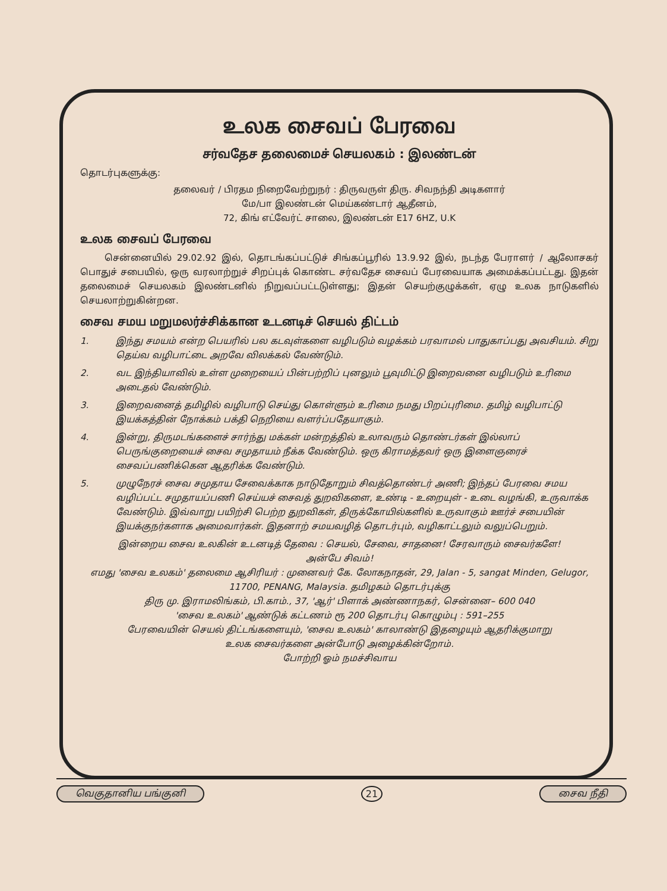உலக சைவப் பேரவை
சர்வதேச தலைமைச் செயலகம் : இலண்டன்
தொடர்புகளுக்கு:
தலைவர் / பிரதம நிறைவேற்றுநர் : திருவருள் திரு. சிவநந்தி அடிகளார்
மே/பா இலண்டன் மெய்கண்டார் ஆதீனம்,
72, கிங் எட்வேர்ட் சாலை, இலண்டன் E17 6HZ, U.K
உலக சைவப் பேரவை
சென்னையில் 29.02.92 இல், தொடங்கப்பட்டுச் சிங்கப்பூரில் 13.9.92 இல், நடந்த பேராளர் / ஆலோசகர் பொதுச் சபையில், ஒரு வரலாற்றுச் சிறப்புக் கொண்ட சர்வதேச சைவப் பேரவையாக அமைக்கப்பட்டது. இதன் தலைமைச் செயலகம் இலண்டனில் நிறுவப்பட்டடுள்ளது; இதன் செயற்குழுக்கள், ஏழு உலக நாடுகளில் செயலாற்றுகின்றன.
சைவ சமய மறுமலர்ச்சிக்கான உடனடிச் செயல் திட்டம்
1. இந்து சமயம் என்ற பெயரில் பல கடவுள்களை வழிபடும் வழக்கம் பரவாமல் பாதுகாப்பது அவசியம். சிறு தெய்வ வழிபாட்டை அறவே விலக்கல் வேண்டும்.
2. வட இந்தியாவில் உள்ள முறையைப் பின்பற்றிப் புனலும் பூவுமிட்டு இறைவனை வழிபடும் உரிமை அடைதல் வேண்டும்.
3. இறைவனைத் தமிழில் வழிபாடு செய்து கொள்ளும் உரிமை நமது பிறப்புரிமை. தமிழ் வழிபாட்டு இயக்கத்தின் நோக்கம் பக்தி நெறியை வளர்ப்பதேயாகும்.
4. இன்று, திருமடங்களைச் சார்ந்து மக்கள் மன்றத்தில் உலாவரும் தொண்டர்கள் இல்லாப் பெருங்குறையைச் சைவ சமுதாயம் நீக்க வேண்டும். ஒரு கிராமத்தவர் ஒரு இளைஞரைச் சைவப்பணிக்கென ஆதரிக்க வேண்டும்.
5. முழுநேரச் சைவ சமுதாய சேவைக்காக நாடுதோறும் சிவத்தொண்டர் அணி; இந்தப் பேரவை சமய வழிப்பட்ட சமுதாயப்பணி செய்யச் சைவத் துறவிகளை, உண்டி - உறையுள் - உடை வழங்கி, உருவாக்க வேண்டும். இவ்வாறு பயிற்சி பெற்ற துறவிகள், திருக்கோயில்களில் உருவாகும் ஊர்ச் சபையின் இயக்குநர்களாக அமைவார்கள். இதனாற் சமயவழித் தொடர்பும், வழிகாட்டலும் வலுப்பெறும்.
இன்றைய சைவ உலகின் உடனடித் தேவை : செயல், சேவை, சாதனை! சேரவாரும் சைவர்களே!
அன்பே சிவம்!
எமது 'சைவ உலகம்' தலைமை ஆசிரியர் : முனைவர் கே. லோகநாதன், 29, Jalan - 5, sangat Minden, Gelugor, 11700, PENANG, Malaysia. தமிழகம் தொடர்புக்கு
திரு மு. இராமலிங்கம், பி.காம்., 37, 'ஆர்' பிளாக் அண்ணாநகர், சென்னை– 600 040
'சைவ உலகம்' ஆண்டுக் கட்டணம் ரூ 200 தொடர்பு கொழும்பு : 591–255
பேரவையின் செயல் திட்டங்களையும், 'சைவ உலகம்' காலாண்டு இதழையும் ஆதரிக்குமாறு
உலக சைவர்களை அன்போடு அழைக்கின்றோம்.
போற்றி ஓம் நமச்சிவாய
வெகுதானிய பங்குனி 21 சைவ நீதி